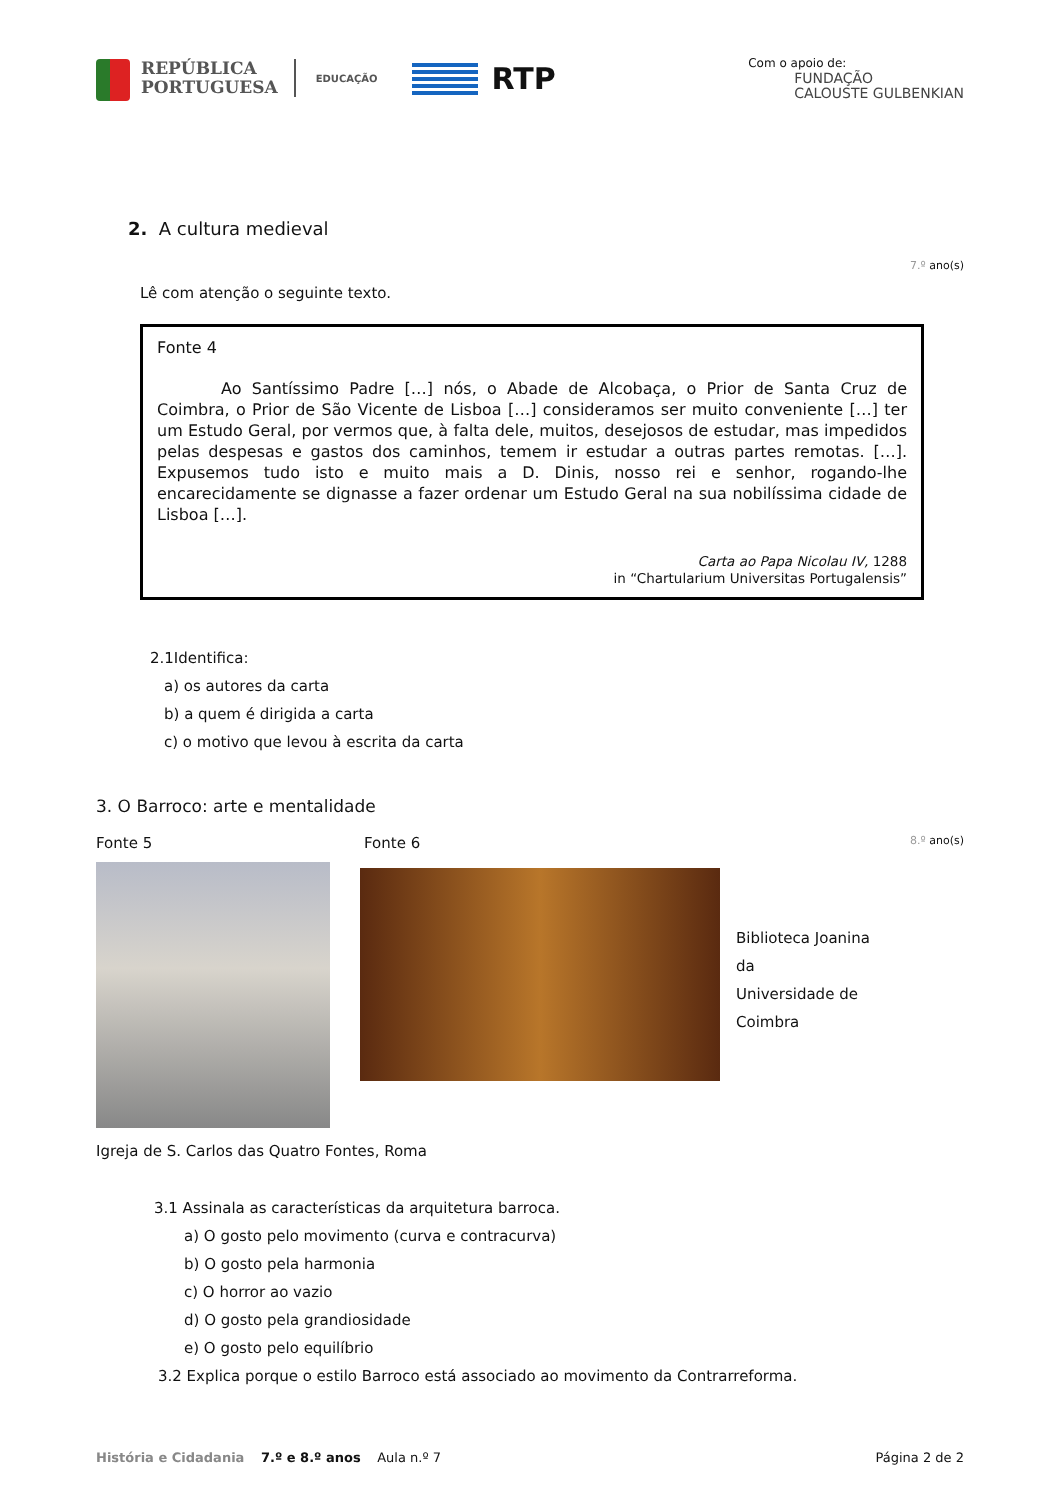REPÚBLICA
PORTUGUESA
EDUCAÇÃO
RTP
Com o apoio de:
FUNDAÇÃO
CALOUSTE GULBENKIAN
2. A cultura medieval
7.º ano(s)
Lê com atenção o seguinte texto.
Fonte 4
Ao Santíssimo Padre […] nós, o Abade de Alcobaça, o Prior de Santa Cruz de Coimbra, o Prior de São Vicente de Lisboa […] consideramos ser muito conveniente […] ter um Estudo Geral, por vermos que, à falta dele, muitos, desejosos de estudar, mas impedidos pelas despesas e gastos dos caminhos, temem ir estudar a outras partes remotas. […]. Expusemos tudo isto e muito mais a D. Dinis, nosso rei e senhor, rogando-lhe encarecidamente se dignasse a fazer ordenar um Estudo Geral na sua nobilíssima cidade de Lisboa […].
Carta ao Papa Nicolau IV, 1288
in “Chartularium Universitas Portugalensis”
2.1Identifica:
a) os autores da carta
b) a quem é dirigida a carta
c) o motivo que levou à escrita da carta
3. O Barroco: arte e mentalidade
Fonte 5 Fonte 6
Biblioteca Joanina
da
Universidade de
Coimbra
8.º ano(s)
Igreja de S. Carlos das Quatro Fontes, Roma
3.1 Assinala as características da arquitetura barroca.
a) O gosto pelo movimento (curva e contracurva)
b) O gosto pela harmonia
c) O horror ao vazio
d) O gosto pela grandiosidade
e) O gosto pelo equilíbrio
3.2 Explica porque o estilo Barroco está associado ao movimento da Contrarreforma.
História e Cidadania 7.º e 8.º anos Aula n.º 7 Página 2 de 2